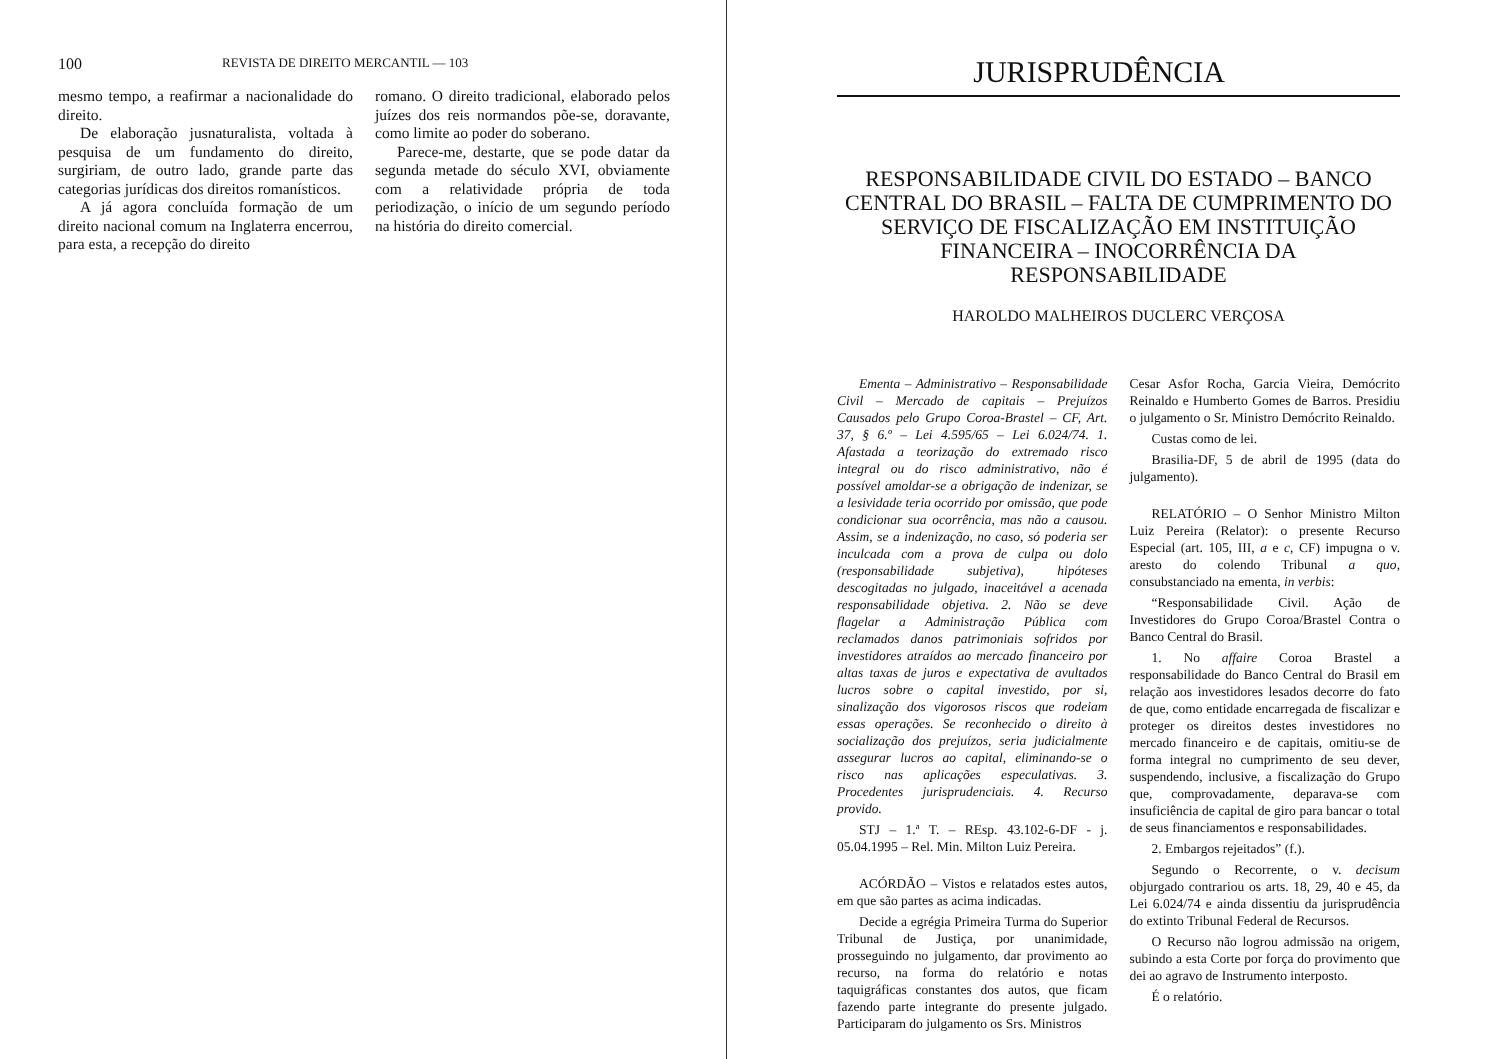100 REVISTA DE DIREITO MERCANTIL — 103
mesmo tempo, a reafirmar a nacionalidade do direito.
De elaboração jusnaturalista, voltada à pesquisa de um fundamento do direito, surgiriam, de outro lado, grande parte das categorias jurídicas dos direitos romanísticos.
A já agora concluída formação de um direito nacional comum na Inglaterra encerrou, para esta, a recepção do direito
romano. O direito tradicional, elaborado pelos juízes dos reis normandos põe-se, doravante, como limite ao poder do soberano.
Parece-me, destarte, que se pode datar da segunda metade do século XVI, obviamente com a relatividade própria de toda periodização, o início de um segundo período na história do direito comercial.
JURISPRUDÊNCIA
RESPONSABILIDADE CIVIL DO ESTADO – BANCO CENTRAL DO BRASIL – FALTA DE CUMPRIMENTO DO SERVIÇO DE FISCALIZAÇÃO EM INSTITUIÇÃO FINANCEIRA – INOCORRÊNCIA DA RESPONSABILIDADE
HAROLDO MALHEIROS DUCLERC VERÇOSA
Ementa – Administrativo – Responsabilidade Civil – Mercado de capitais – Prejuízos Causados pelo Grupo Coroa-Brastel – CF, Art. 37, § 6.º – Lei 4.595/65 – Lei 6.024/74. 1. Afastada a teorização do extremado risco integral ou do risco administrativo, não é possível amoldar-se a obrigação de indenizar, se a lesividade teria ocorrido por omissão, que pode condicionar sua ocorrência, mas não a causou. Assim, se a indenização, no caso, só poderia ser inculcada com a prova de culpa ou dolo (responsabilidade subjetiva), hipóteses descogitadas no julgado, inaceitável a acenada responsabilidade objetiva. 2. Não se deve flagelar a Administração Pública com reclamados danos patrimoniais sofridos por investidores atraídos ao mercado financeiro por altas taxas de juros e expectativa de avultados lucros sobre o capital investido, por si, sinalização dos vigorosos riscos que rodeiam essas operações. Se reconhecido o direito à socialização dos prejuízos, seria judicialmente assegurar lucros ao capital, eliminando-se o risco nas aplicações especulativas. 3. Procedentes jurisprudenciais. 4. Recurso provido.
STJ – 1.ª T. – REsp. 43.102-6-DF - j. 05.04.1995 – Rel. Min. Milton Luiz Pereira.
ACÓRDÃO – Vistos e relatados estes autos, em que são partes as acima indicadas.
Decide a egrégia Primeira Turma do Superior Tribunal de Justiça, por unanimidade, prosseguindo no julgamento, dar provimento ao recurso, na forma do relatório e notas taquigráficas constantes dos autos, que ficam fazendo parte integrante do presente julgado. Participaram do julgamento os Srs. Ministros
Cesar Asfor Rocha, Garcia Vieira, Demócrito Reinaldo e Humberto Gomes de Barros. Presidiu o julgamento o Sr. Ministro Demócrito Reinaldo.
Custas como de lei.
Brasilia-DF, 5 de abril de 1995 (data do julgamento).
RELATÓRIO – O Senhor Ministro Milton Luiz Pereira (Relator): o presente Recurso Especial (art. 105, III, a e c, CF) impugna o v. aresto do colendo Tribunal a quo, consubstanciado na ementa, in verbis:
“Responsabilidade Civil. Ação de Investidores do Grupo Coroa/Brastel Contra o Banco Central do Brasil.
1. No affaire Coroa Brastel a responsabilidade do Banco Central do Brasil em relação aos investidores lesados decorre do fato de que, como entidade encarregada de fiscalizar e proteger os direitos destes investidores no mercado financeiro e de capitais, omitiu-se de forma integral no cumprimento de seu dever, suspendendo, inclusive, a fiscalização do Grupo que, comprovadamente, deparava-se com insuficiência de capital de giro para bancar o total de seus financiamentos e responsabilidades.
2. Embargos rejeitados” (f.).
Segundo o Recorrente, o v. decisum objurgado contrariou os arts. 18, 29, 40 e 45, da Lei 6.024/74 e ainda dissentiu da jurisprudência do extinto Tribunal Federal de Recursos.
O Recurso não logrou admissão na origem, subindo a esta Corte por força do provimento que dei ao agravo de Instrumento interposto.
É o relatório.